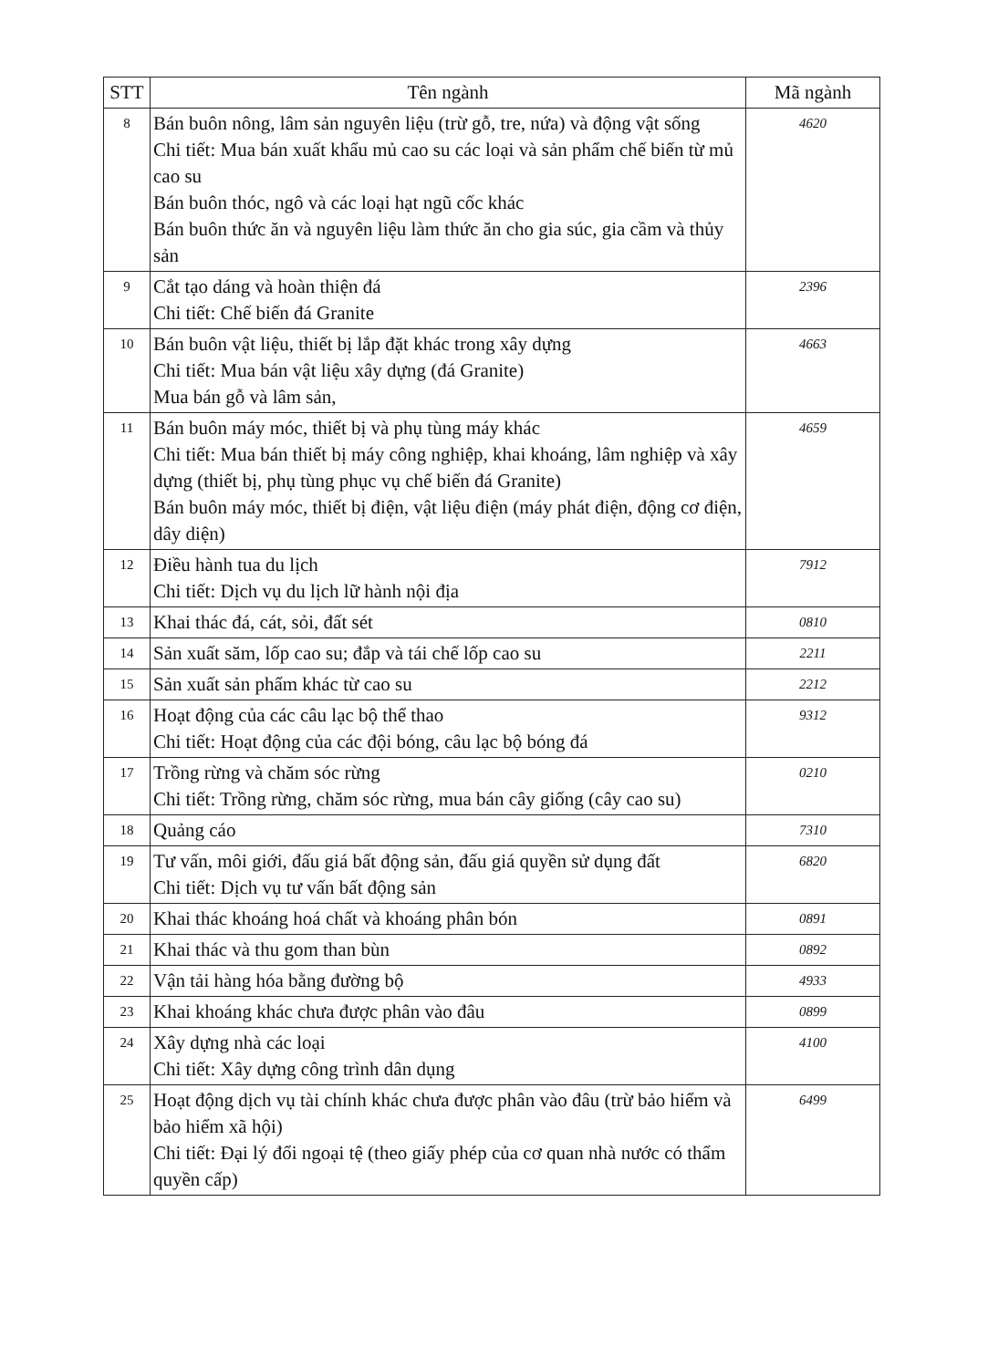| STT | Tên ngành | Mã ngành |
| --- | --- | --- |
| 8 | Bán buôn nông, lâm sản nguyên liệu (trừ gỗ, tre, nứa) và động vật sống Chi tiết: Mua bán xuất khẩu mủ cao su các loại và sản phẩm chế biến từ mủ cao su Bán buôn thóc, ngô và các loại hạt ngũ cốc khác Bán buôn thức ăn và nguyên liệu làm thức ăn cho gia súc, gia cầm và thủy sản | 4620 |
| 9 | Cắt tạo dáng và hoàn thiện đá Chi tiết: Chế biến đá Granite | 2396 |
| 10 | Bán buôn vật liệu, thiết bị lắp đặt khác trong xây dựng Chi tiết: Mua bán vật liệu xây dựng (đá Granite) Mua bán gỗ và lâm sản, | 4663 |
| 11 | Bán buôn máy móc, thiết bị và phụ tùng máy khác Chi tiết: Mua bán thiết bị máy công nghiệp, khai khoáng, lâm nghiệp và xây dựng (thiết bị, phụ tùng phục vụ chế biến đá Granite) Bán buôn máy móc, thiết bị điện, vật liệu điện (máy phát điện, động cơ điện, dây diện) | 4659 |
| 12 | Điều hành tua du lịch Chi tiết: Dịch vụ du lịch lữ hành nội địa | 7912 |
| 13 | Khai thác đá, cát, sỏi, đất sét | 0810 |
| 14 | Sản xuất săm, lốp cao su; đắp và tái chế lốp cao su | 2211 |
| 15 | Sản xuất sản phẩm khác từ cao su | 2212 |
| 16 | Hoạt động của các câu lạc bộ thể thao Chi tiết: Hoạt động của các đội bóng, câu lạc bộ bóng đá | 9312 |
| 17 | Trồng rừng và chăm sóc rừng Chi tiết: Trồng rừng, chăm sóc rừng, mua bán cây giống (cây cao su) | 0210 |
| 18 | Quảng cáo | 7310 |
| 19 | Tư vấn, môi giới, đấu giá bất động sản, đấu giá quyền sử dụng đất Chi tiết: Dịch vụ tư vấn bất động sản | 6820 |
| 20 | Khai thác khoáng hoá chất và khoáng phân bón | 0891 |
| 21 | Khai thác và thu gom than bùn | 0892 |
| 22 | Vận tải hàng hóa bằng đường bộ | 4933 |
| 23 | Khai khoáng khác chưa được phân vào đâu | 0899 |
| 24 | Xây dựng nhà các loại Chi tiết: Xây dựng công trình dân dụng | 4100 |
| 25 | Hoạt động dịch vụ tài chính khác chưa được phân vào đâu (trừ bảo hiểm và bảo hiểm xã hội) Chi tiết: Đại lý đổi ngoại tệ (theo giấy phép của cơ quan nhà nước có thẩm quyền cấp) | 6499 |